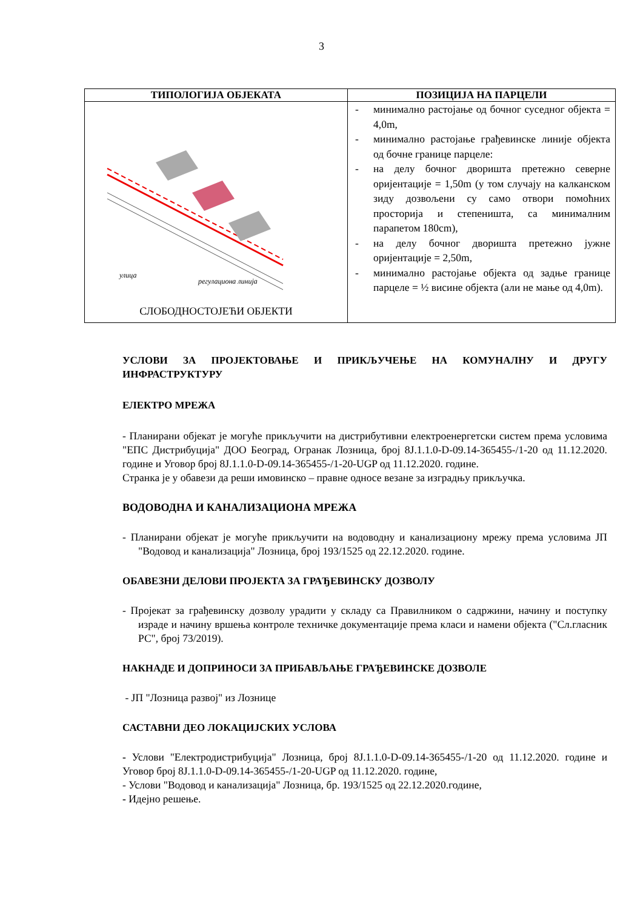3
| ТИПОЛОГИЈА ОБЈЕКАТА | ПОЗИЦИЈА НА ПАРЦЕЛИ |
| --- | --- |
| улица регулациона линија СЛОБОДНОСТОЈЕЋИ ОБЈЕКТИ | - минимално растојање од бочног суседног објекта = 4,0m, - минимално растојање грађевинске линије објекта од бочне границе парцеле: - на делу бочног дворишта претежно северне оријентације = 1,50m (у том случају на калканском зиду дозвољени су само отвори помоћних просторија и степеништа, са минималним парапетом 180cm), - на делу бочног дворишта претежно јужне оријентације = 2,50m, - минимално растојање објекта од задње границе парцеле = ½ висине објекта (али не мање од 4,0m). |
УСЛОВИ ЗА ПРОЈЕКТОВАЊЕ И ПРИКЉУЧЕЊЕ НА КОМУНАЛНУ И ДРУГУ ИНФРАСТРУКТУРУ
ЕЛЕКТРО МРЕЖА
- Планирани објекат је могуће прикључити на дистрибутивни електроенергетски систем према условима "ЕПС Дистрибуција" ДОО Београд, Огранак Лозница, број 8Ј.1.1.0-D-09.14-365455-/1-20 од 11.12.2020. године и Уговор број 8Ј.1.1.0-D-09.14-365455-/1-20-UGP од 11.12.2020. године.
Странка је у обавези да реши имовинско – правне односе везане за изградњу прикључка.
ВОДОВОДНА И КАНАЛИЗАЦИОНА МРЕЖА
- Планирани објекат је могуће прикључити на водоводну и канализациону мрежу према условима ЈП "Водовод и канализација" Лозница, број 193/1525 од 22.12.2020. године.
ОБАВЕЗНИ ДЕЛОВИ ПРОЈЕКТА ЗА ГРАЂЕВИНСКУ ДОЗВОЛУ
- Пројекат за грађевинску дозволу урадити у складу са Правилником о садржини, начину и поступку израде и начину вршења контроле техничке документације према класи и намени објекта ("Сл.гласник РС", број 73/2019).
НАКНАДЕ И ДОПРИНОСИ ЗА ПРИБАВЉАЊЕ ГРАЂЕВИНСКЕ ДОЗВОЛЕ
- ЈП "Лозница развој" из Лознице
САСТАВНИ ДЕО ЛОКАЦИЈСКИХ УСЛОВА
- Услови "Електродистрибуција" Лозница, број 8Ј.1.1.0-D-09.14-365455-/1-20 од 11.12.2020. године и Уговор број 8Ј.1.1.0-D-09.14-365455-/1-20-UGP од 11.12.2020. године,
- Услови "Водовод и канализација" Лозница, бр. 193/1525 од 22.12.2020.године,
- Идејно решење.